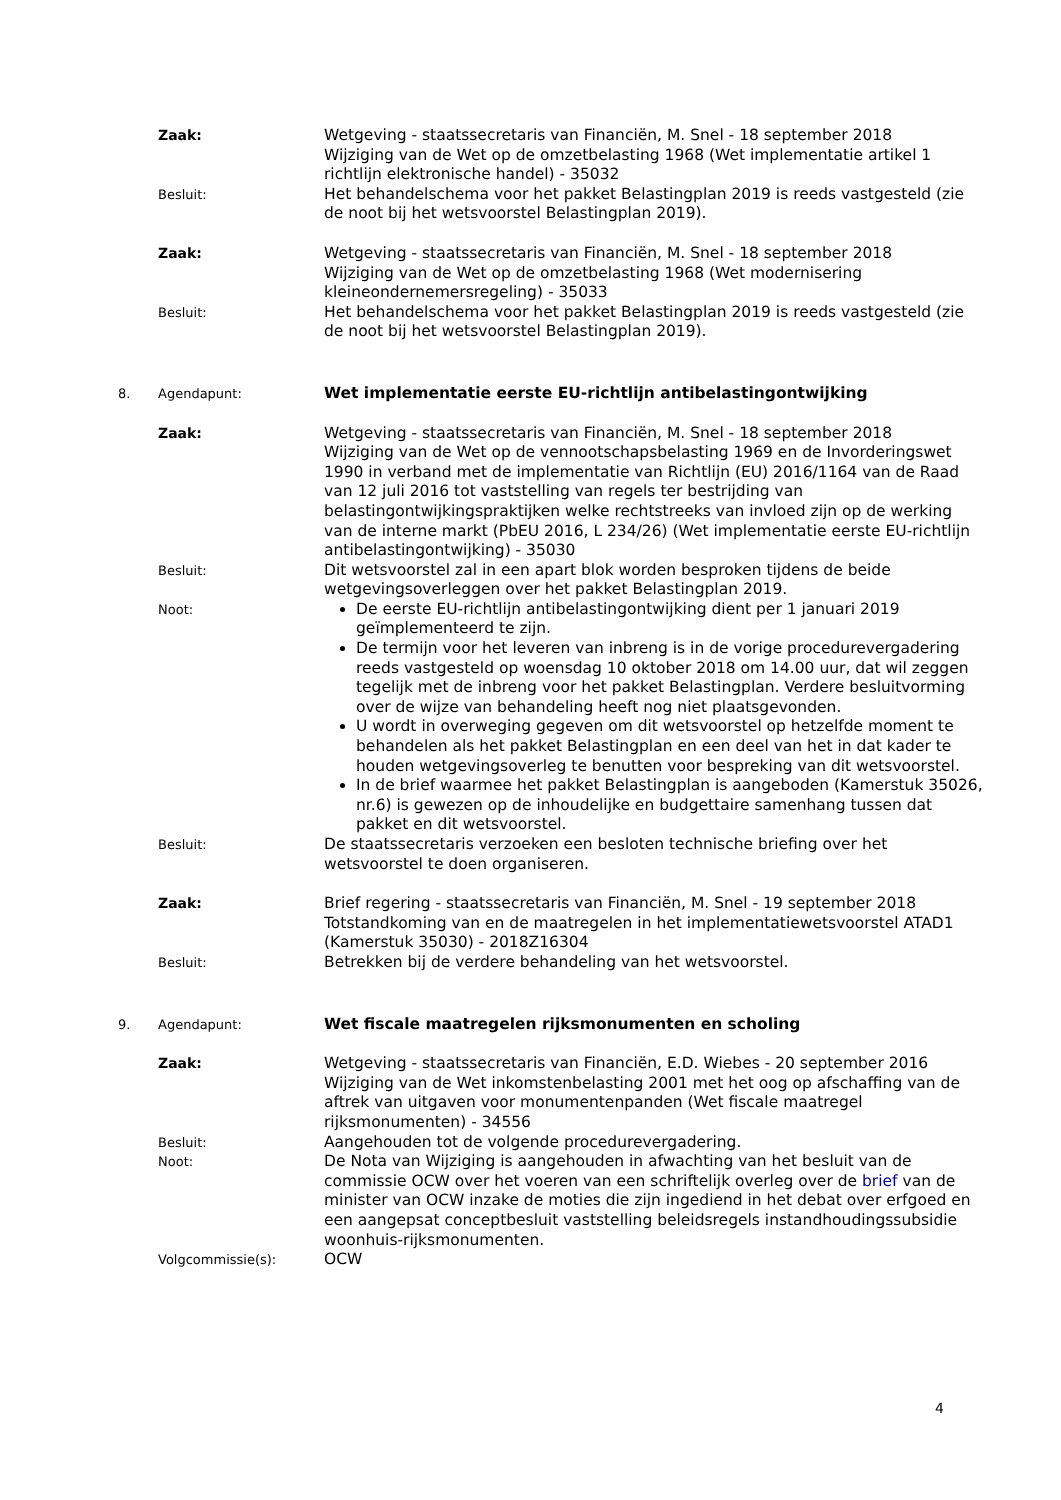Zaak: Wetgeving - staatssecretaris van Financiën, M. Snel - 18 september 2018
Wijziging van de Wet op de omzetbelasting 1968 (Wet implementatie artikel 1 richtlijn elektronische handel) - 35032
Besluit:
Het behandelschema voor het pakket Belastingplan 2019 is reeds vastgesteld (zie de noot bij het wetsvoorstel Belastingplan 2019).
Zaak: Wetgeving - staatssecretaris van Financiën, M. Snel - 18 september 2018
Wijziging van de Wet op de omzetbelasting 1968 (Wet modernisering kleineondernemersregeling) - 35033
Besluit:
Het behandelschema voor het pakket Belastingplan 2019 is reeds vastgesteld (zie de noot bij het wetsvoorstel Belastingplan 2019).
8. Agendapunt:
Wet implementatie eerste EU-richtlijn antibelastingontwijking
Zaak: Wetgeving - staatssecretaris van Financiën, M. Snel - 18 september 2018
Wijziging van de Wet op de vennootschapsbelasting 1969 en de Invorderingswet 1990 in verband met de implementatie van Richtlijn (EU) 2016/1164 van de Raad van 12 juli 2016 tot vaststelling van regels ter bestrijding van belastingontwijkingspraktijken welke rechtstreeks van invloed zijn op de werking van de interne markt (PbEU 2016, L 234/26) (Wet implementatie eerste EU-richtlijn antibelastingontwijking) - 35030
Besluit:
Dit wetsvoorstel zal in een apart blok worden besproken tijdens de beide wetgevingsoverleggen over het pakket Belastingplan 2019.
Noot:
De eerste EU-richtlijn antibelastingontwijking dient per 1 januari 2019 geïmplementeerd te zijn.
De termijn voor het leveren van inbreng is in de vorige procedurevergadering reeds vastgesteld op woensdag 10 oktober 2018 om 14.00 uur, dat wil zeggen tegelijk met de inbreng voor het pakket Belastingplan. Verdere besluitvorming over de wijze van behandeling heeft nog niet plaatsgevonden.
U wordt in overweging gegeven om dit wetsvoorstel op hetzelfde moment te behandelen als het pakket Belastingplan en een deel van het in dat kader te houden wetgevingsoverleg te benutten voor bespreking van dit wetsvoorstel.
In de brief waarmee het pakket Belastingplan is aangeboden (Kamerstuk 35026, nr.6) is gewezen op de inhoudelijke en budgettaire samenhang tussen dat pakket en dit wetsvoorstel.
Besluit:
De staatssecretaris verzoeken een besloten technische briefing over het wetsvoorstel te doen organiseren.
Zaak: Brief regering - staatssecretaris van Financiën, M. Snel - 19 september 2018
Totstandkoming van en de maatregelen in het implementatiewetsvoorstel ATAD1 (Kamerstuk 35030) - 2018Z16304
Besluit:
Betrekken bij de verdere behandeling van het wetsvoorstel.
9. Agendapunt:
Wet fiscale maatregelen rijksmonumenten en scholing
Zaak: Wetgeving - staatssecretaris van Financiën, E.D. Wiebes - 20 september 2016
Wijziging van de Wet inkomstenbelasting 2001 met het oog op afschaffing van de aftrek van uitgaven voor monumentenpanden (Wet fiscale maatregel rijksmonumenten) - 34556
Besluit:
Aangehouden tot de volgende procedurevergadering.
Noot:
De Nota van Wijziging is aangehouden in afwachting van het besluit van de commissie OCW over het voeren van een schriftelijk overleg over de brief van de minister van OCW inzake de moties die zijn ingediend in het debat over erfgoed en een aangepsat conceptbesluit vaststelling beleidsregels instandhoudingssubsidie woonhuis-rijksmonumenten.
Volgcommissie(s):
OCW
4